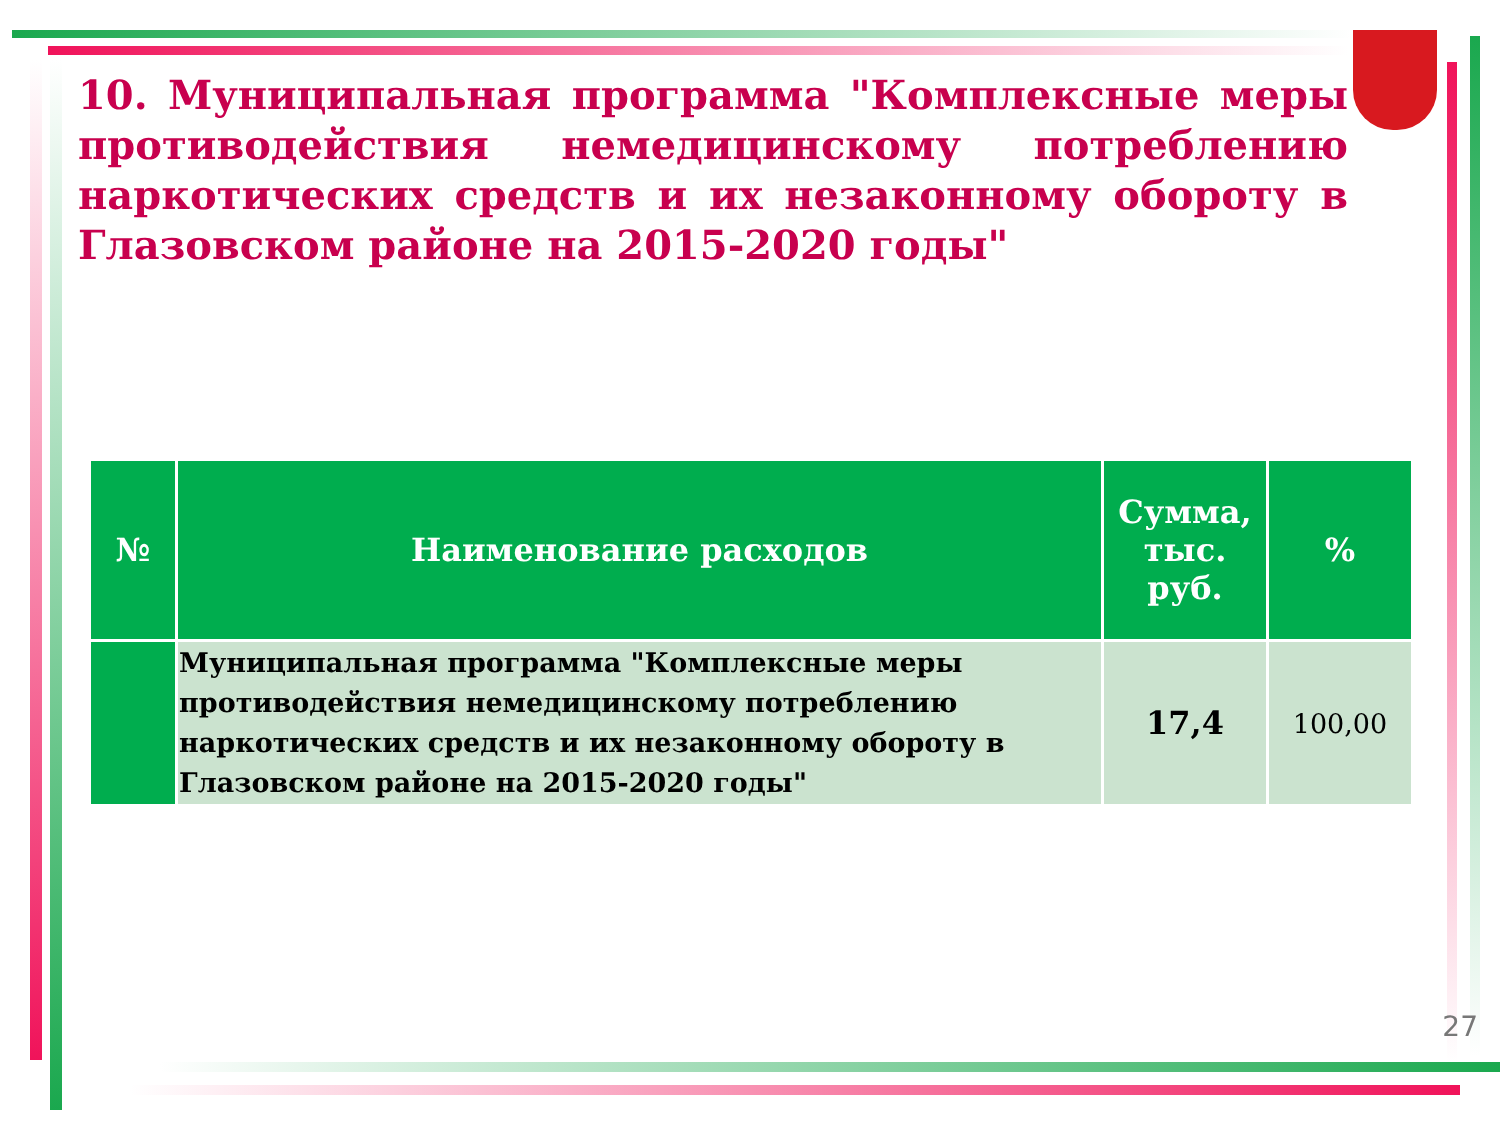10. Муниципальная программа "Комплексные меры противодействия немедицинскому потреблению наркотических средств и их незаконному обороту в Глазовском районе на 2015-2020 годы"
| № | Наименование расходов | Сумма, тыс. руб. | % |
| --- | --- | --- | --- |
| | Муниципальная программа "Комплексные меры противодействия немедицинскому потреблению наркотических средств и их незаконному обороту в Глазовском районе на 2015-2020 годы" | 17,4 | 100,00 |
27